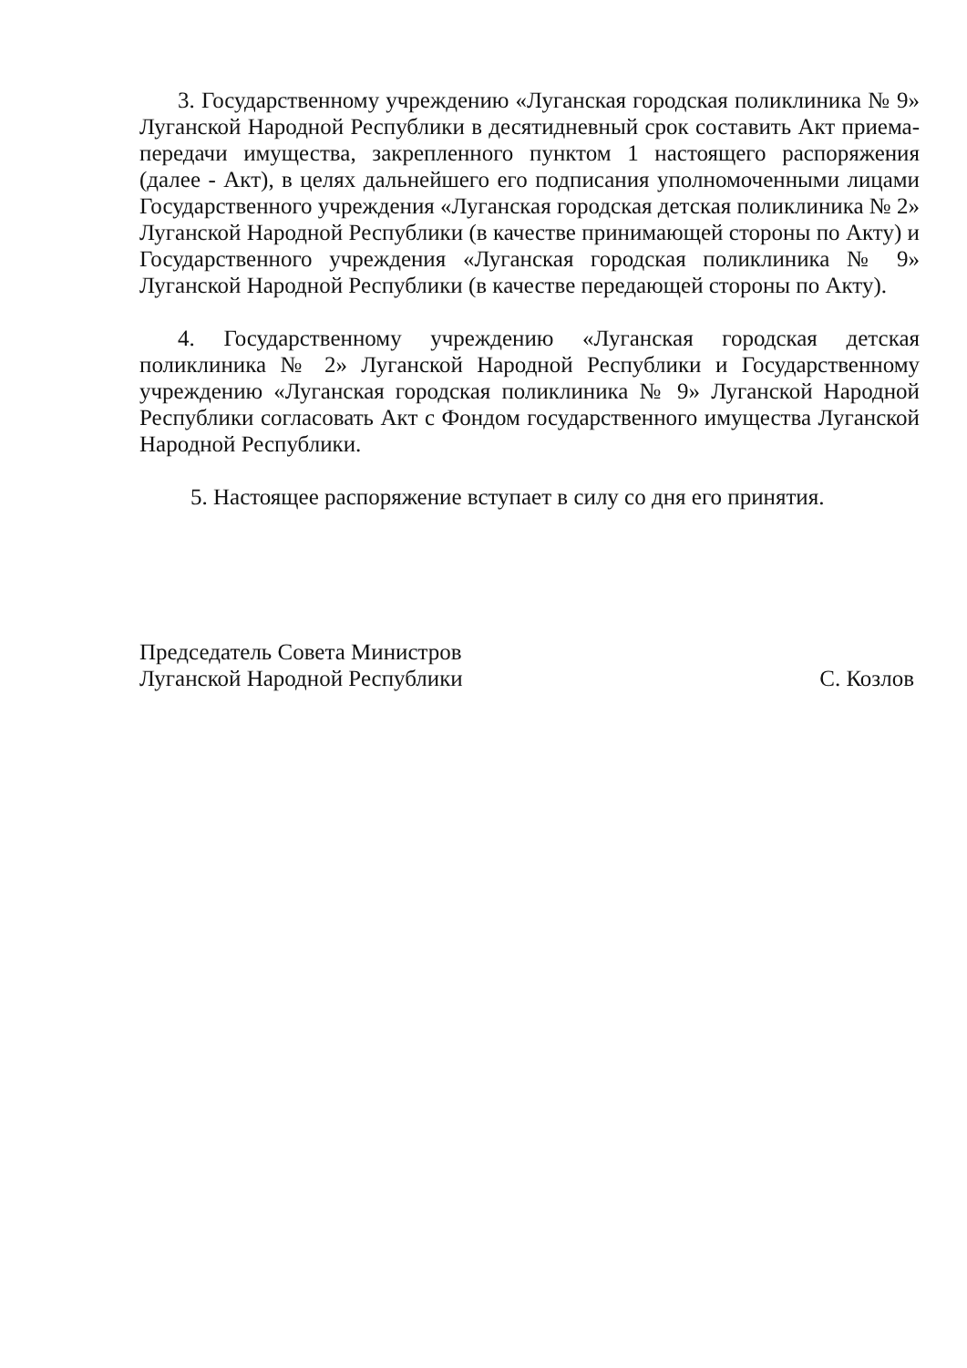3. Государственному учреждению «Луганская городская поликлиника № 9» Луганской Народной Республики в десятидневный срок составить Акт приема-передачи имущества, закрепленного пунктом 1 настоящего распоряжения (далее - Акт), в целях дальнейшего его подписания уполномоченными лицами Государственного учреждения «Луганская городская детская поликлиника № 2» Луганской Народной Республики (в качестве принимающей стороны по Акту) и Государственного учреждения «Луганская городская поликлиника № 9» Луганской Народной Республики (в качестве передающей стороны по Акту).
4. Государственному учреждению «Луганская городская детская поликлиника № 2» Луганской Народной Республики и Государственному учреждению «Луганская городская поликлиника № 9» Луганской Народной Республики согласовать Акт с Фондом государственного имущества Луганской Народной Республики.
5. Настоящее распоряжение вступает в силу со дня его принятия.
Председатель Совета Министров
Луганской Народной Республики
С. Козлов